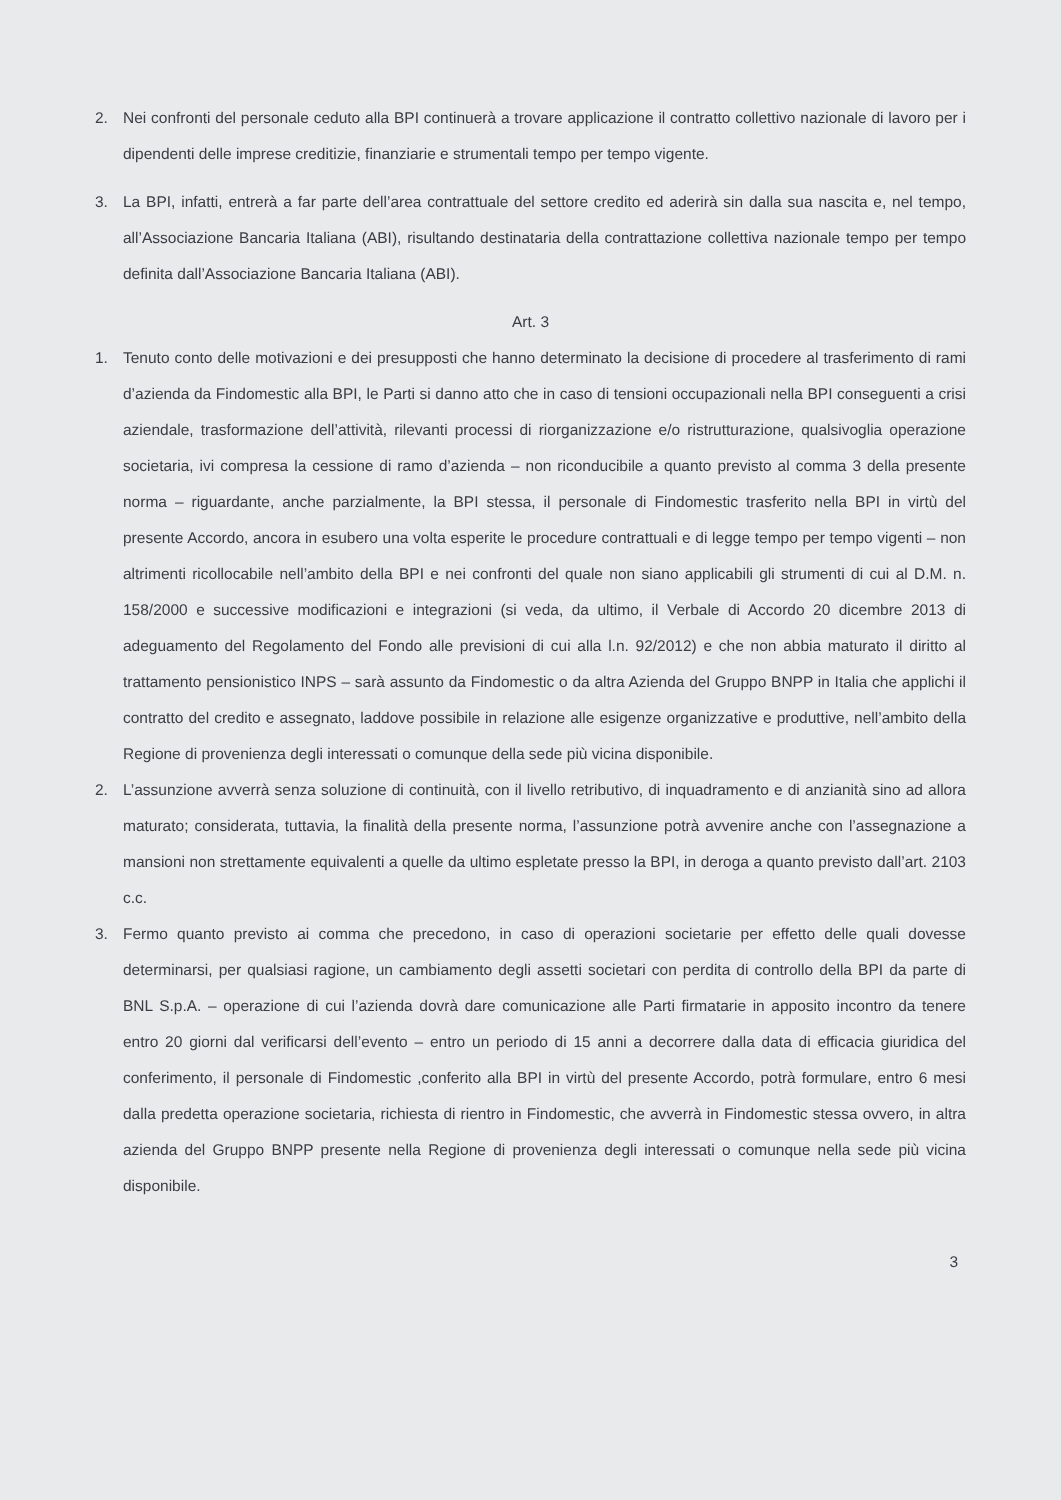2. Nei confronti del personale ceduto alla BPI continuerà a trovare applicazione il contratto collettivo nazionale di lavoro per i dipendenti delle imprese creditizie, finanziarie e strumentali tempo per tempo vigente.
3. La BPI, infatti, entrerà a far parte dell’area contrattuale del settore credito ed aderirà sin dalla sua nascita e, nel tempo, all’Associazione Bancaria Italiana (ABI), risultando destinataria della contrattazione collettiva nazionale tempo per tempo definita dall’Associazione Bancaria Italiana (ABI).
Art. 3
1. Tenuto conto delle motivazioni e dei presupposti che hanno determinato la decisione di procedere al trasferimento di rami d’azienda da Findomestic alla BPI, le Parti si danno atto che in caso di tensioni occupazionali nella BPI conseguenti a crisi aziendale, trasformazione dell’attività, rilevanti processi di riorganizzazione e/o ristrutturazione, qualsivoglia operazione societaria, ivi compresa la cessione di ramo d’azienda – non riconducibile a quanto previsto al comma 3 della presente norma – riguardante, anche parzialmente, la BPI stessa, il personale di Findomestic trasferito nella BPI in virtù del presente Accordo, ancora in esubero una volta esperite le procedure contrattuali e di legge tempo per tempo vigenti – non altrimenti ricollocabile nell’ambito della BPI e nei confronti del quale non siano applicabili gli strumenti di cui al D.M. n. 158/2000 e successive modificazioni e integrazioni (si veda, da ultimo, il Verbale di Accordo 20 dicembre 2013 di adeguamento del Regolamento del Fondo alle previsioni di cui alla l.n. 92/2012) e che non abbia maturato il diritto al trattamento pensionistico INPS – sarà assunto da Findomestic o da altra Azienda del Gruppo BNPP in Italia che applichi il contratto del credito e assegnato, laddove possibile in relazione alle esigenze organizzative e produttive, nell’ambito della Regione di provenienza degli interessati o comunque della sede più vicina disponibile.
2. L’assunzione avverrà senza soluzione di continuità, con il livello retributivo, di inquadramento e di anzianità sino ad allora maturato; considerata, tuttavia, la finalità della presente norma, l’assunzione potrà avvenire anche con l’assegnazione a mansioni non strettamente equivalenti a quelle da ultimo espletate presso la BPI, in deroga a quanto previsto dall’art. 2103 c.c.
3. Fermo quanto previsto ai comma che precedono, in caso di operazioni societarie per effetto delle quali dovesse determinarsi, per qualsiasi ragione, un cambiamento degli assetti societari con perdita di controllo della BPI da parte di BNL S.p.A. – operazione di cui l’azienda dovrà dare comunicazione alle Parti firmatarie in apposito incontro da tenere entro 20 giorni dal verificarsi dell’evento – entro un periodo di 15 anni a decorrere dalla data di efficacia giuridica del conferimento, il personale di Findomestic ,conferito alla BPI in virtù del presente Accordo, potrà formulare, entro 6 mesi dalla predetta operazione societaria, richiesta di rientro in Findomestic, che avverrà in Findomestic stessa ovvero, in altra azienda del Gruppo BNPP presente nella Regione di provenienza degli interessati o comunque nella sede più vicina disponibile.
3